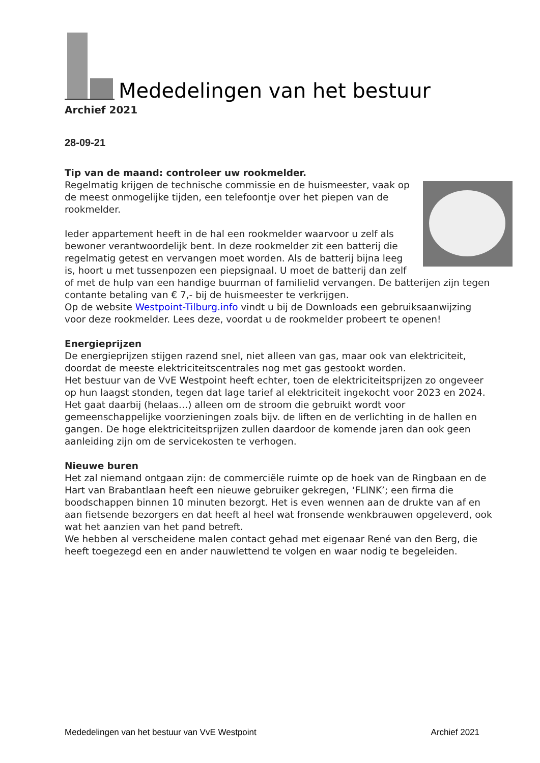Mededelingen van het bestuur
Archief 2021
28-09-21
Tip van de maand: controleer uw rookmelder.
Regelmatig krijgen de technische commissie en de huismeester, vaak op de meest onmogelijke tijden, een telefoontje over het piepen van de rookmelder.
Ieder appartement heeft in de hal een rookmelder waarvoor u zelf als bewoner verantwoordelijk bent. In deze rookmelder zit een batterij die regelmatig getest en vervangen moet worden. Als de batterij bijna leeg is, hoort u met tussenpozen een piepsignaal. U moet de batterij dan zelf of met de hulp van een handige buurman of familielid vervangen. De batterijen zijn tegen contante betaling van € 7,- bij de huismeester te verkrijgen.
Op de website Westpoint-Tilburg.info vindt u bij de Downloads een gebruiksaanwijzing voor deze rookmelder. Lees deze, voordat u de rookmelder probeert te openen!
Energieprijzen
De energieprijzen stijgen razend snel, niet alleen van gas, maar ook van elektriciteit, doordat de meeste elektriciteitscentrales nog met gas gestookt worden.
Het bestuur van de VvE Westpoint heeft echter, toen de elektriciteitsprijzen zo ongeveer op hun laagst stonden, tegen dat lage tarief al elektriciteit ingekocht voor 2023 en 2024. Het gaat daarbij (helaas…) alleen om de stroom die gebruikt wordt voor gemeenschappelijke voorzieningen zoals bijv. de liften en de verlichting in de hallen en gangen. De hoge elektriciteitsprijzen zullen daardoor de komende jaren dan ook geen aanleiding zijn om de servicekosten te verhogen.
Nieuwe buren
Het zal niemand ontgaan zijn: de commerciële ruimte op de hoek van de Ringbaan en de Hart van Brabantlaan heeft een nieuwe gebruiker gekregen, ‘FLINK’; een firma die boodschappen binnen 10 minuten bezorgt. Het is even wennen aan de drukte van af en aan fietsende bezorgers en dat heeft al heel wat fronsende wenkbrauwen opgeleverd, ook wat het aanzien van het pand betreft.
We hebben al verscheidene malen contact gehad met eigenaar René van den Berg, die heeft toegezegd een en ander nauwlettend te volgen en waar nodig te begeleiden.
Mededelingen van het bestuur van VvE Westpoint Archief 2021